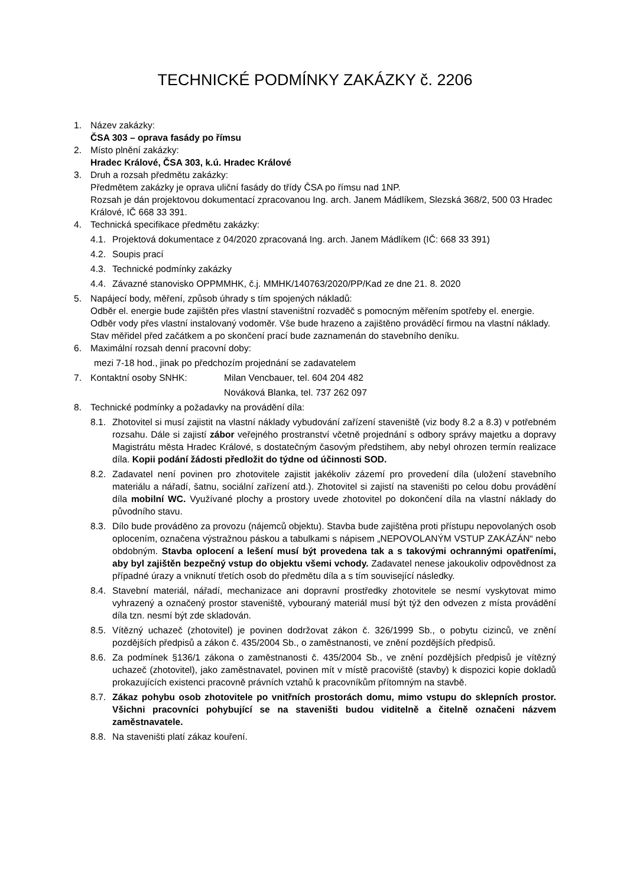TECHNICKÉ PODMÍNKY ZAKÁZKY č. 2206
1. Název zakázky:
ČSA 303 – oprava fasády po římsu
2. Místo plnění zakázky:
Hradec Králové, ČSA 303, k.ú. Hradec Králové
3. Druh a rozsah předmětu zakázky:
Předmětem zakázky je oprava uliční fasády do třídy ČSA po římsu nad 1NP.
Rozsah je dán projektovou dokumentací zpracovanou Ing. arch. Janem Mádlíkem, Slezská 368/2, 500 03 Hradec Králové, IČ 668 33 391.
4. Technická specifikace předmětu zakázky:
4.1.
Projektová dokumentace z 04/2020 zpracovaná Ing. arch. Janem Mádlíkem (IČ: 668 33 391)
4.2.
Soupis prací
4.3.
Technické podmínky zakázky
4.4.
Závazné stanovisko OPPMMHK, č.j. MMHK/140763/2020/PP/Kad ze dne 21. 8. 2020
5. Napájecí body, měření, způsob úhrady s tím spojených nákladů:
Odběr el. energie bude zajištěn přes vlastní staveništní rozvaděč s pomocným měřením spotřeby el. energie. Odběr vody přes vlastní instalovaný vodoměr. Vše bude hrazeno a zajištěno prováděcí firmou na vlastní náklady. Stav měřidel před začátkem a po skončení prací bude zaznamenán do stavebního deníku.
6. Maximální rozsah denní pracovní doby:
mezi 7-18 hod., jinak po předchozím projednání se zadavatelem
7. Kontaktní osoby SNHK: Milan Vencbauer, tel. 604 204 482
Nováková Blanka, tel. 737 262 097
8. Technické podmínky a požadavky na provádění díla:
8.1.
Zhotovitel si musí zajistit na vlastní náklady vybudování zařízení staveniště (viz body 8.2 a 8.3) v potřebném rozsahu. Dále si zajistí zábor veřejného prostranství včetně projednání s odbory správy majetku a dopravy Magistrátu města Hradec Králové, s dostatečným časovým předstihem, aby nebyl ohrozen termín realizace díla. Kopii podání žádosti předložit do týdne od účinnosti SOD.
8.2.
Zadavatel není povinen pro zhotovitele zajistit jakékoliv zázemí pro provedení díla (uložení stavebního materiálu a nářadí, šatnu, sociální zařízení atd.). Zhotovitel si zajistí na staveništi po celou dobu provádění díla mobilní WC. Využívané plochy a prostory uvede zhotovitel po dokončení díla na vlastní náklady do původního stavu.
8.3.
Dílo bude prováděno za provozu (nájemců objektu). Stavba bude zajištěna proti přístupu nepovolaných osob oplocením, označena výstražnou páskou a tabulkami s nápisem „NEPOVOLANÝM VSTUP ZAKÁZÁN“ nebo obdobným. Stavba oplocení a lešení musí být provedena tak a s takovými ochrannými opatřeními, aby byl zajištěn bezpečný vstup do objektu všemi vchody. Zadavatel nenese jakoukoliv odpovědnost za případné úrazy a vniknutí třetích osob do předmětu díla a s tím související následky.
8.4.
Stavební materiál, nářadí, mechanizace ani dopravní prostředky zhotovitele se nesmí vyskytovat mimo vyhrazený a označený prostor staveniště, vybouraný materiál musí být týž den odvezen z místa provádění díla tzn. nesmí být zde skladován.
8.5.
Vítězný uchazeč (zhotovitel) je povinen dodržovat zákon č. 326/1999 Sb., o pobytu cizinců, ve znění pozdějších předpisů a zákon č. 435/2004 Sb., o zaměstnanosti, ve znění pozdějších předpisů.
8.6.
Za podmínek §136/1 zákona o zaměstnanosti č. 435/2004 Sb., ve znění pozdějších předpisů je vítězný uchazeč (zhotovitel), jako zaměstnavatel, povinen mít v místě pracoviště (stavby) k dispozici kopie dokladů prokazujících existenci pracovně právních vztahů k pracovníkům přítomným na stavbě.
8.7.
Zákaz pohybu osob zhotovitele po vnitřních prostorách domu, mimo vstupu do sklepních prostor. Všichni pracovníci pohybující se na staveništi budou viditelně a čitelně označeni názvem zaměstnavatele.
8.8.
Na staveništi platí zákaz kouření.